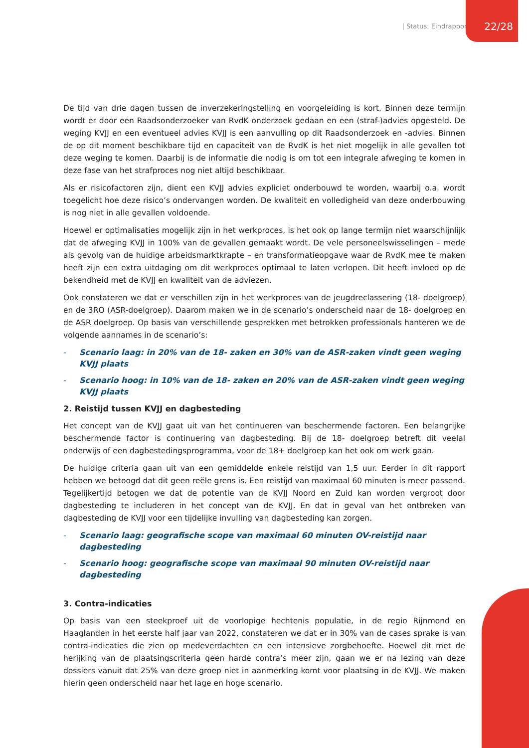| Status: Eindrapport 22/28
De tijd van drie dagen tussen de inverzekeringstelling en voorgeleiding is kort. Binnen deze termijn wordt er door een Raadsonderzoeker van RvdK onderzoek gedaan en een (straf-)advies opgesteld. De weging KVJJ en een eventueel advies KVJJ is een aanvulling op dit Raadsonderzoek en -advies. Binnen de op dit moment beschikbare tijd en capaciteit van de RvdK is het niet mogelijk in alle gevallen tot deze weging te komen. Daarbij is de informatie die nodig is om tot een integrale afweging te komen in deze fase van het strafproces nog niet altijd beschikbaar.
Als er risicofactoren zijn, dient een KVJJ advies expliciet onderbouwd te worden, waarbij o.a. wordt toegelicht hoe deze risico’s ondervangen worden. De kwaliteit en volledigheid van deze onderbouwing is nog niet in alle gevallen voldoende.
Hoewel er optimalisaties mogelijk zijn in het werkproces, is het ook op lange termijn niet waarschijnlijk dat de afweging KVJJ in 100% van de gevallen gemaakt wordt. De vele personeelswisselingen – mede als gevolg van de huidige arbeidsmarktkrapte – en transformatieopgave waar de RvdK mee te maken heeft zijn een extra uitdaging om dit werkproces optimaal te laten verlopen. Dit heeft invloed op de bekendheid met de KVJJ en kwaliteit van de adviezen.
Ook constateren we dat er verschillen zijn in het werkproces van de jeugdreclassering (18- doelgroep) en de 3RO (ASR-doelgroep). Daarom maken we in de scenario’s onderscheid naar de 18- doelgroep en de ASR doelgroep. Op basis van verschillende gesprekken met betrokken professionals hanteren we de volgende aannames in de scenario’s:
- Scenario laag: in 20% van de 18- zaken en 30% van de ASR-zaken vindt geen weging KVJJ plaats
- Scenario hoog: in 10% van de 18- zaken en 20% van de ASR-zaken vindt geen weging KVJJ plaats
2. Reistijd tussen KVJJ en dagbesteding
Het concept van de KVJJ gaat uit van het continueren van beschermende factoren. Een belangrijke beschermende factor is continuering van dagbesteding. Bij de 18- doelgroep betreft dit veelal onderwijs of een dagbestedingsprogramma, voor de 18+ doelgroep kan het ook om werk gaan.
De huidige criteria gaan uit van een gemiddelde enkele reistijd van 1,5 uur. Eerder in dit rapport hebben we betoogd dat dit geen reële grens is. Een reistijd van maximaal 60 minuten is meer passend. Tegelijkertijd betogen we dat de potentie van de KVJJ Noord en Zuid kan worden vergroot door dagbesteding te includeren in het concept van de KVJJ. En dat in geval van het ontbreken van dagbesteding de KVJJ voor een tijdelijke invulling van dagbesteding kan zorgen.
- Scenario laag: geografische scope van maximaal 60 minuten OV-reistijd naar dagbesteding
- Scenario hoog: geografische scope van maximaal 90 minuten OV-reistijd naar dagbesteding
3. Contra-indicaties
Op basis van een steekproef uit de voorlopige hechtenis populatie, in de regio Rijnmond en Haaglanden in het eerste half jaar van 2022, constateren we dat er in 30% van de cases sprake is van contra-indicaties die zien op medeverdachten en een intensieve zorgbehoefte. Hoewel dit met de herijking van de plaatsingscriteria geen harde contra’s meer zijn, gaan we er na lezing van deze dossiers vanuit dat 25% van deze groep niet in aanmerking komt voor plaatsing in de KVJJ. We maken hierin geen onderscheid naar het lage en hoge scenario.